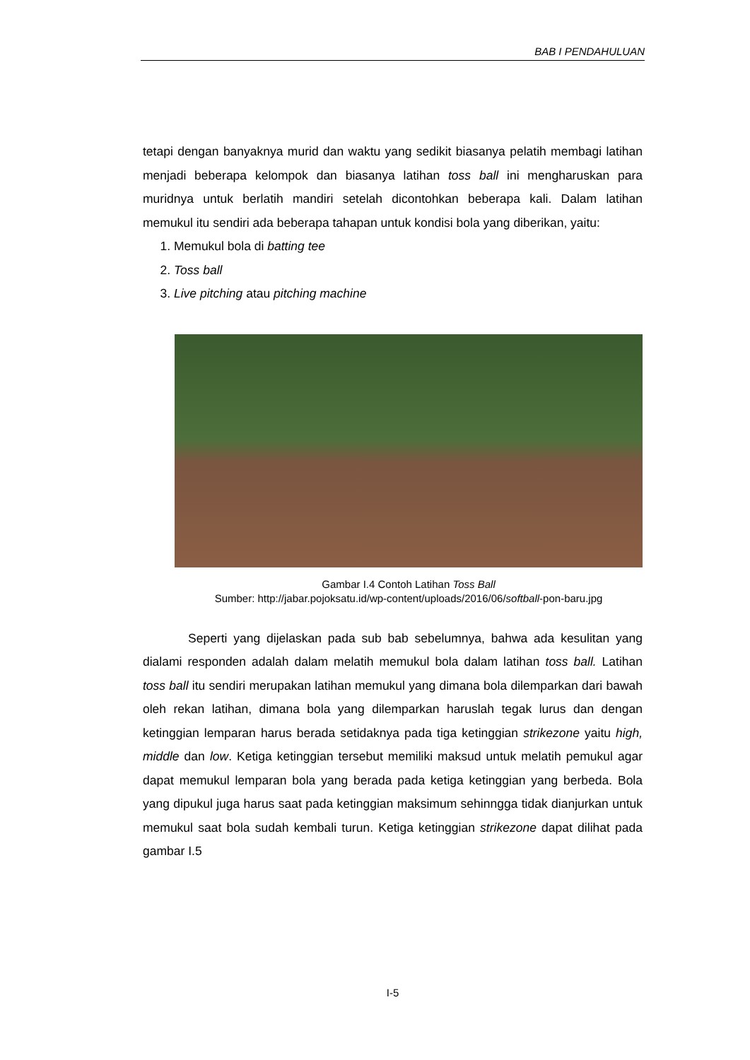BAB I PENDAHULUAN
tetapi dengan banyaknya murid dan waktu yang sedikit biasanya pelatih membagi latihan menjadi beberapa kelompok dan biasanya latihan toss ball ini mengharuskan para muridnya untuk berlatih mandiri setelah dicontohkan beberapa kali. Dalam latihan memukul itu sendiri ada beberapa tahapan untuk kondisi bola yang diberikan, yaitu:
1. Memukul bola di batting tee
2. Toss ball
3. Live pitching atau pitching machine
Gambar I.4 Contoh Latihan Toss Ball
Sumber: http://jabar.pojoksatu.id/wp-content/uploads/2016/06/softball-pon-baru.jpg
Seperti yang dijelaskan pada sub bab sebelumnya, bahwa ada kesulitan yang dialami responden adalah dalam melatih memukul bola dalam latihan toss ball. Latihan toss ball itu sendiri merupakan latihan memukul yang dimana bola dilemparkan dari bawah oleh rekan latihan, dimana bola yang dilemparkan haruslah tegak lurus dan dengan ketinggian lemparan harus berada setidaknya pada tiga ketinggian strikezone yaitu high, middle dan low. Ketiga ketinggian tersebut memiliki maksud untuk melatih pemukul agar dapat memukul lemparan bola yang berada pada ketiga ketinggian yang berbeda. Bola yang dipukul juga harus saat pada ketinggian maksimum sehinngga tidak dianjurkan untuk memukul saat bola sudah kembali turun. Ketiga ketinggian strikezone dapat dilihat pada gambar I.5
I-5